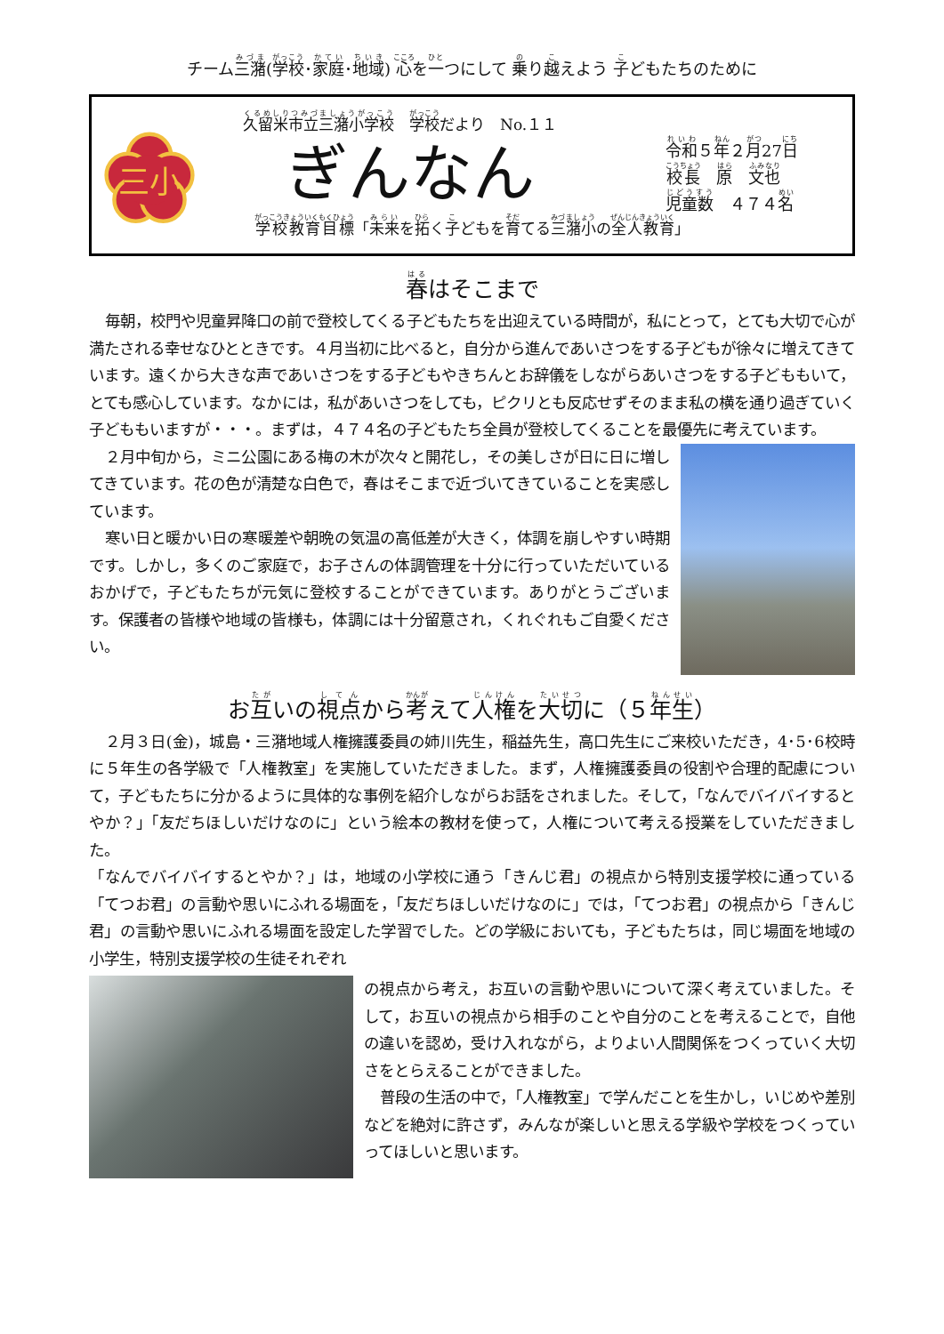チーム三潴(学校･家庭･地域) 心を一つにして 乗り越えよう 子どもたちのために
三小
久留米市立三潴小学校　学校だより　No.１１
ぎんなん
令和５年２月27日
校長　原　文也
児童数　４７４名
学校教育目標「未来を拓く子どもを育てる三潴小の全人教育」
春はそこまで
毎朝，校門や児童昇降口の前で登校してくる子どもたちを出迎えている時間が，私にとって，とても大切で心が満たされる幸せなひとときです。４月当初に比べると，自分から進んであいさつをする子どもが徐々に増えてきています。遠くから大きな声であいさつをする子どもやきちんとお辞儀をしながらあいさつをする子どももいて，とても感心しています。なかには，私があいさつをしても，ピクリとも反応せずそのまま私の横を通り過ぎていく子どももいますが・・・。まずは，４７４名の子どもたち全員が登校してくることを最優先に考えています。
２月中旬から，ミニ公園にある梅の木が次々と開花し，その美しさが日に日に増してきています。花の色が清楚な白色で，春はそこまで近づいてきていることを実感しています。
寒い日と暖かい日の寒暖差や朝晩の気温の高低差が大きく，体調を崩しやすい時期です。しかし，多くのご家庭で，お子さんの体調管理を十分に行っていただいているおかげで，子どもたちが元気に登校することができています。ありがとうございます。保護者の皆様や地域の皆様も，体調には十分留意され，くれぐれもご自愛ください。
お互いの視点から考えて人権を大切に（５年生）
２月３日(金)，城島・三潴地域人権擁護委員の姉川先生，稲益先生，高口先生にご来校いただき，4･5･6校時に５年生の各学級で「人権教室」を実施していただきました。まず，人権擁護委員の役割や合理的配慮について，子どもたちに分かるように具体的な事例を紹介しながらお話をされました。そして，「なんでバイバイするとやか？」「友だちほしいだけなのに」という絵本の教材を使って，人権について考える授業をしていただきました。
「なんでバイバイするとやか？」は，地域の小学校に通う「きんじ君」の視点から特別支援学校に通っている「てつお君」の言動や思いにふれる場面を，「友だちほしいだけなのに」では，「てつお君」の視点から「きんじ君」の言動や思いにふれる場面を設定した学習でした。どの学級においても，子どもたちは，同じ場面を地域の小学生，特別支援学校の生徒それぞれ
の視点から考え，お互いの言動や思いについて深く考えていました。そして，お互いの視点から相手のことや自分のことを考えることで，自他の違いを認め，受け入れながら，よりよい人間関係をつくっていく大切さをとらえることができました。
普段の生活の中で，「人権教室」で学んだことを生かし，いじめや差別などを絶対に許さず，みんなが楽しいと思える学級や学校をつくっていってほしいと思います。